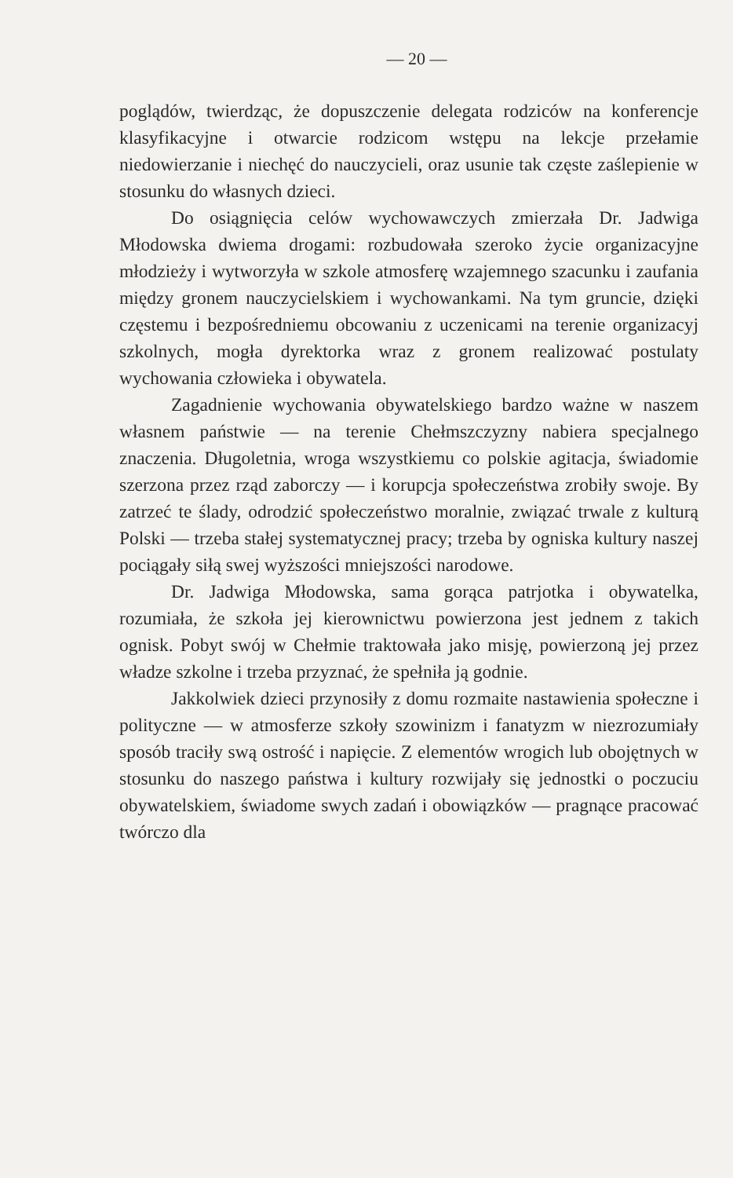— 20 —
poglądów, twierdząc, że dopuszczenie delegata rodziców na konferencje klasyfikacyjne i otwarcie rodzicom wstępu na lekcje przełamie niedowierzanie i niechęć do nauczycieli, oraz usunie tak częste zaślepienie w stosunku do własnych dzieci.
Do osiągnięcia celów wychowawczych zmierzała Dr. Jadwiga Młodowska dwiema drogami: rozbudowała szeroko życie organizacyjne młodzieży i wytworzyła w szkole atmosferę wzajemnego szacunku i zaufania między gronem nauczycielskiem i wychowankami. Na tym gruncie, dzięki częstemu i bezpośredniemu obcowaniu z uczenicami na terenie organizacyj szkolnych, mogła dyrektorka wraz z gronem realizować postulaty wychowania człowieka i obywatela.
Zagadnienie wychowania obywatelskiego bardzo ważne w naszem własnem państwie — na terenie Chełmszczyzny nabiera specjalnego znaczenia. Długoletnia, wroga wszystkiemu co polskie agitacja, świadomie szerzona przez rząd zaborczy — i korupcja społeczeństwa zrobiły swoje. By zatrzeć te ślady, odrodzić społeczeństwo moralnie, związać trwale z kulturą Polski — trzeba stałej systematycznej pracy; trzeba by ogniska kultury naszej pociągały siłą swej wyższości mniejszości narodowe.
Dr. Jadwiga Młodowska, sama gorąca patrjotka i obywatelka, rozumiała, że szkoła jej kierownictwu powierzona jest jednem z takich ognisk. Pobyt swój w Chełmie traktowała jako misję, powierzoną jej przez władze szkolne i trzeba przyznać, że spełniła ją godnie.
Jakkolwiek dzieci przynosiły z domu rozmaite nastawienia społeczne i polityczne — w atmosferze szkoły szowinizm i fanatyzm w niezrozumiały sposób traciły swą ostrość i napięcie. Z elementów wrogich lub obojętnych w stosunku do naszego państwa i kultury rozwijały się jednostki o poczuciu obywatelskiem, świadome swych zadań i obowiązków — pragnące pracować twórczo dla